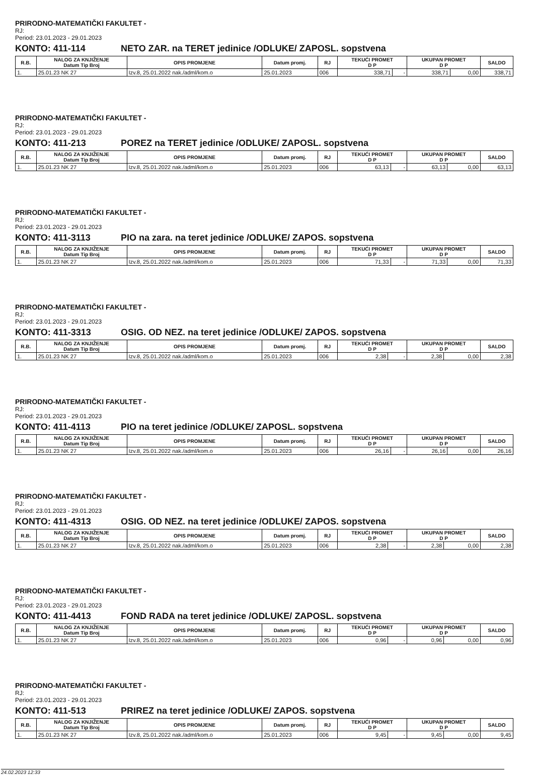PRIRODNO-MATEMATIČKI FAKULTET -
RJ:
Period: 23.01.2023 - 29.01.2023
KONTO: 411-114 NETO ZAR. na TERET jedinice /ODLUKE/ ZAPOSL. sopstvena
| R.B. | NALOG ZA KNJIŽENJE Datum Tip Broj | OPIS PROMJENE | Datum promj. | RJ | TEKUĆI PROMET D P | | UKUPAN PROMET D P | | SALDO |
| --- | --- | --- | --- | --- | --- | --- | --- | --- | --- |
| 1. | 25.01.23 NK 27 | Izv.8, 25.01.2022 nak./adml/kom.o | 25.01.2023 | 006 | 338,71 | - | 338,71 | 0,00 | 338,71 |
PRIRODNO-MATEMATIČKI FAKULTET -
RJ:
Period: 23.01.2023 - 29.01.2023
KONTO: 411-213 POREZ na TERET jedinice /ODLUKE/ ZAPOSL. sopstvena
| R.B. | NALOG ZA KNJIŽENJE Datum Tip Broj | OPIS PROMJENE | Datum promj. | RJ | TEKUĆI PROMET D P | | UKUPAN PROMET D P | | SALDO |
| --- | --- | --- | --- | --- | --- | --- | --- | --- | --- |
| 1. | 25.01.23 NK 27 | Izv.8, 25.01.2022 nak./adml/kom.o | 25.01.2023 | 006 | 63,13 | - | 63,13 | 0,00 | 63,13 |
PRIRODNO-MATEMATIČKI FAKULTET -
RJ:
Period: 23.01.2023 - 29.01.2023
KONTO: 411-3113 PIO na zara. na teret jedinice /ODLUKE/ ZAPOS. sopstvena
| R.B. | NALOG ZA KNJIŽENJE Datum Tip Broj | OPIS PROMJENE | Datum promj. | RJ | TEKUĆI PROMET D P | | UKUPAN PROMET D P | | SALDO |
| --- | --- | --- | --- | --- | --- | --- | --- | --- | --- |
| 1. | 25.01.23 NK 27 | Izv.8, 25.01.2022 nak./adml/kom.o | 25.01.2023 | 006 | 71,33 | - | 71,33 | 0,00 | 71,33 |
PRIRODNO-MATEMATIČKI FAKULTET -
RJ:
Period: 23.01.2023 - 29.01.2023
KONTO: 411-3313 OSIG. OD NEZ. na teret jedinice /ODLUKE/ ZAPOS. sopstvena
| R.B. | NALOG ZA KNJIŽENJE Datum Tip Broj | OPIS PROMJENE | Datum promj. | RJ | TEKUĆI PROMET D P | | UKUPAN PROMET D P | | SALDO |
| --- | --- | --- | --- | --- | --- | --- | --- | --- | --- |
| 1. | 25.01.23 NK 27 | Izv.8, 25.01.2022 nak./adml/kom.o | 25.01.2023 | 006 | 2,38 | - | 2,38 | 0,00 | 2,38 |
PRIRODNO-MATEMATIČKI FAKULTET -
RJ:
Period: 23.01.2023 - 29.01.2023
KONTO: 411-4113 PIO na teret jedinice /ODLUKE/ ZAPOSL. sopstvena
| R.B. | NALOG ZA KNJIŽENJE Datum Tip Broj | OPIS PROMJENE | Datum promj. | RJ | TEKUĆI PROMET D P | | UKUPAN PROMET D P | | SALDO |
| --- | --- | --- | --- | --- | --- | --- | --- | --- | --- |
| 1. | 25.01.23 NK 27 | Izv.8, 25.01.2022 nak./adml/kom.o | 25.01.2023 | 006 | 26,16 | - | 26,16 | 0,00 | 26,16 |
PRIRODNO-MATEMATIČKI FAKULTET -
RJ:
Period: 23.01.2023 - 29.01.2023
KONTO: 411-4313 OSIG. OD NEZ. na teret jedinice /ODLUKE/ ZAPOS. sopstvena
| R.B. | NALOG ZA KNJIŽENJE Datum Tip Broj | OPIS PROMJENE | Datum promj. | RJ | TEKUĆI PROMET D P | | UKUPAN PROMET D P | | SALDO |
| --- | --- | --- | --- | --- | --- | --- | --- | --- | --- |
| 1. | 25.01.23 NK 27 | Izv.8, 25.01.2022 nak./adml/kom.o | 25.01.2023 | 006 | 2,38 | - | 2,38 | 0,00 | 2,38 |
PRIRODNO-MATEMATIČKI FAKULTET -
RJ:
Period: 23.01.2023 - 29.01.2023
KONTO: 411-4413 FOND RADA na teret jedinice /ODLUKE/ ZAPOSL. sopstvena
| R.B. | NALOG ZA KNJIŽENJE Datum Tip Broj | OPIS PROMJENE | Datum promj. | RJ | TEKUĆI PROMET D P | | UKUPAN PROMET D P | | SALDO |
| --- | --- | --- | --- | --- | --- | --- | --- | --- | --- |
| 1. | 25.01.23 NK 27 | Izv.8, 25.01.2022 nak./adml/kom.o | 25.01.2023 | 006 | 0,96 | - | 0,96 | 0,00 | 0,96 |
PRIRODNO-MATEMATIČKI FAKULTET -
RJ:
Period: 23.01.2023 - 29.01.2023
KONTO: 411-513 PRIREZ na teret jedinice /ODLUKE/ ZAPOS. sopstvena
| R.B. | NALOG ZA KNJIŽENJE Datum Tip Broj | OPIS PROMJENE | Datum promj. | RJ | TEKUĆI PROMET D P | | UKUPAN PROMET D P | | SALDO |
| --- | --- | --- | --- | --- | --- | --- | --- | --- | --- |
| 1. | 25.01.23 NK 27 | Izv.8, 25.01.2022 nak./adml/kom.o | 25.01.2023 | 006 | 9,45 | - | 9,45 | 0,00 | 9,45 |
24.02.2023 12:33